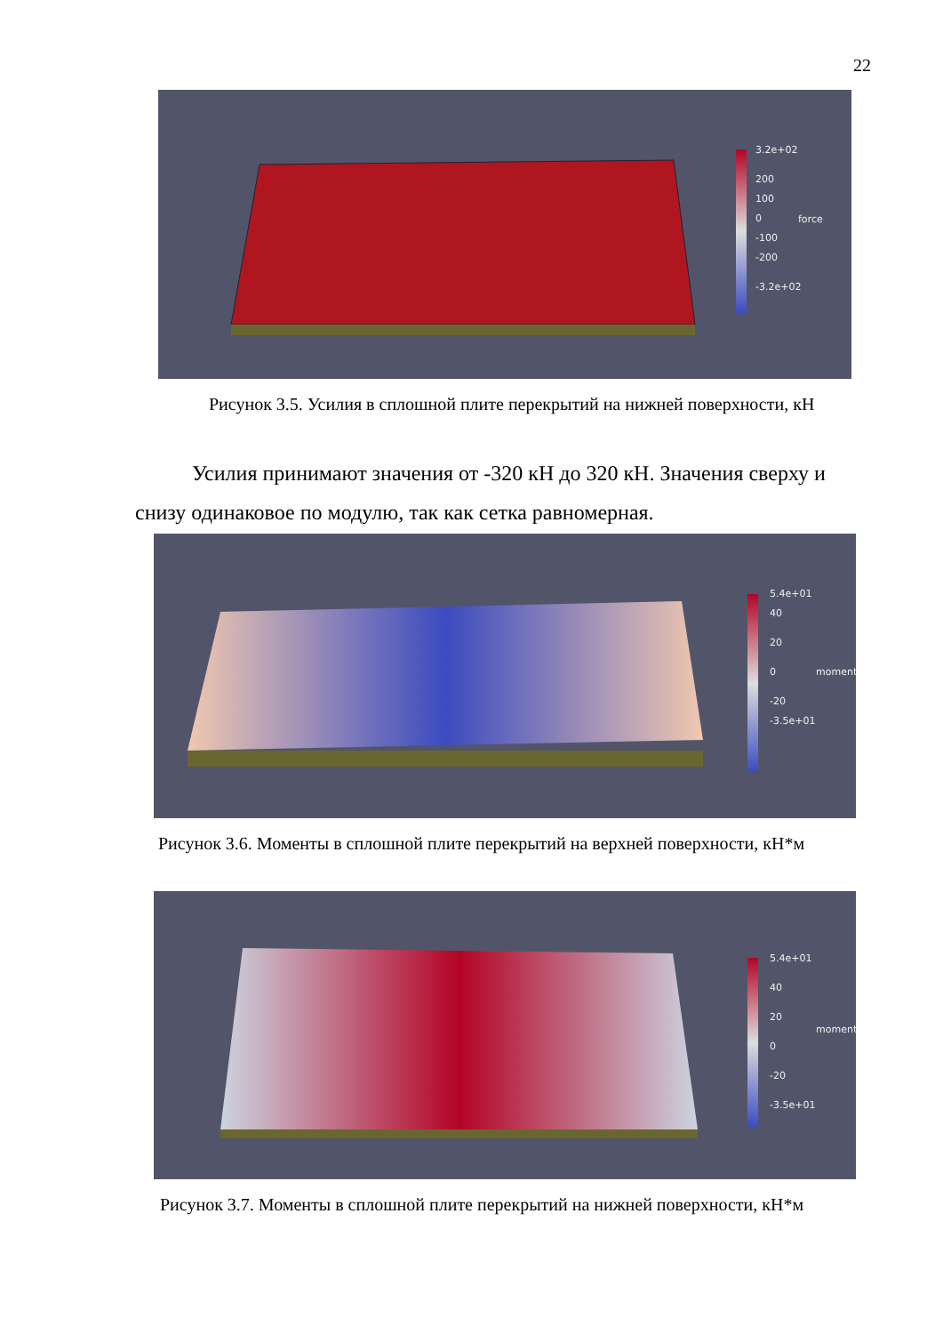22
3.2e+02
200
100
0
-100
-200
-3.2e+02
force
Рисунок 3.5. Усилия в сплошной плите перекрытий на нижней поверхности, кН
Усилия принимают значения от -320 кН до 320 кН. Значения сверху и снизу одинаковое по модулю, так как сетка равномерная.
5.4e+01
40
20
0
-20
-3.5e+01
moment
Рисунок 3.6. Моменты в сплошной плите перекрытий на верхней поверхности, кН*м
5.4e+01
40
20
0
-20
-3.5e+01
moment
Рисунок 3.7. Моменты в сплошной плите перекрытий на нижней поверхности, кН*м